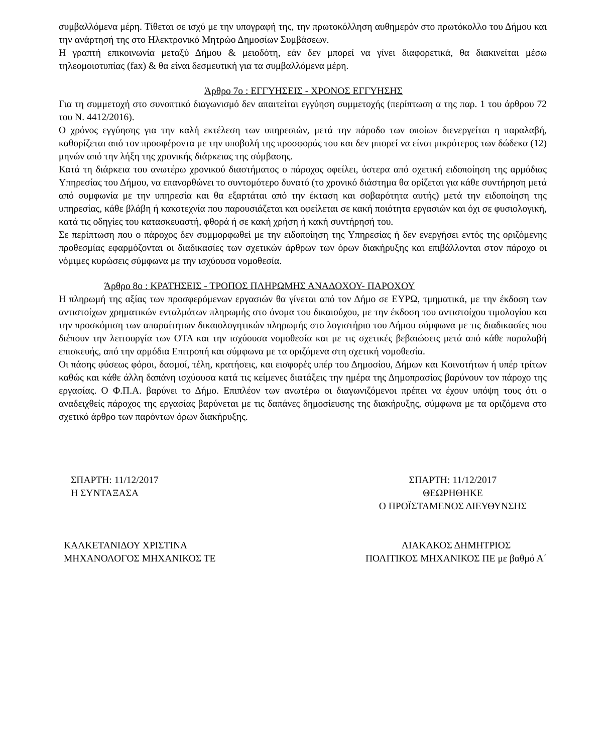συμβαλλόμενα μέρη. Τίθεται σε ισχύ με την υπογραφή της, την πρωτοκόλληση αυθημερόν στο πρωτόκολλο του Δήμου και την ανάρτησή της στο Ηλεκτρονικό Μητρώο Δημοσίων Συμβάσεων.
Η γραπτή επικοινωνία μεταξύ Δήμου & μειοδότη, εάν δεν μπορεί να γίνει διαφορετικά, θα διακινείται μέσω τηλεομοιοτυπίας (fax) & θα είναι δεσμευτική για τα συμβαλλόμενα μέρη.
Άρθρο 7ο : ΕΓΓΥΗΣΕΙΣ - ΧΡΟΝΟΣ ΕΓΓΥΗΣΗΣ
Για τη συμμετοχή στο συνοπτικό διαγωνισμό δεν απαιτείται εγγύηση συμμετοχής (περίπτωση α της παρ. 1 του άρθρου 72 του Ν. 4412/2016).
Ο χρόνος εγγύησης για την καλή εκτέλεση των υπηρεσιών, μετά την πάροδο των οποίων διενεργείται η παραλαβή, καθορίζεται από τον προσφέροντα με την υποβολή της προσφοράς του και δεν μπορεί να είναι μικρότερος των δώδεκα (12) μηνών από την λήξη της χρονικής διάρκειας της σύμβασης.
Κατά τη διάρκεια του ανωτέρω χρονικού διαστήματος ο πάροχος οφείλει, ύστερα από σχετική ειδοποίηση της αρμόδιας Υπηρεσίας του Δήμου, να επανορθώνει το συντομότερο δυνατό (το χρονικό διάστημα θα ορίζεται για κάθε συντήρηση μετά από συμφωνία με την υπηρεσία και θα εξαρτάται από την έκταση και σοβαρότητα αυτής) μετά την ειδοποίηση της υπηρεσίας, κάθε βλάβη ή κακοτεχνία που παρουσιάζεται και οφείλεται σε κακή ποιότητα εργασιών και όχι σε φυσιολογική, κατά τις οδηγίες του κατασκευαστή, φθορά ή σε κακή χρήση ή κακή συντήρησή του.
Σε περίπτωση που ο πάροχος δεν συμμορφωθεί με την ειδοποίηση της Υπηρεσίας ή δεν ενεργήσει εντός της οριζόμενης προθεσμίας εφαρμόζονται οι διαδικασίες των σχετικών άρθρων των όρων διακήρυξης και επιβάλλονται στον πάροχο οι νόμιμες κυρώσεις σύμφωνα με την ισχύουσα νομοθεσία.
Άρθρο 8ο : ΚΡΑΤΗΣΕΙΣ - ΤΡΟΠΟΣ ΠΛΗΡΩΜΗΣ ΑΝΑΔΟΧΟΥ- ΠΑΡΟΧΟΥ
Η πληρωμή της αξίας των προσφερόμενων εργασιών θα γίνεται από τον Δήμο σε ΕΥΡΩ, τμηματικά, με την έκδοση των αντιστοίχων χρηματικών ενταλμάτων πληρωμής στο όνομα του δικαιούχου, με την έκδοση του αντιστοίχου τιμολογίου και την προσκόμιση των απαραίτητων δικαιολογητικών πληρωμής στο λογιστήριο του Δήμου σύμφωνα με τις διαδικασίες που διέπουν την λειτουργία των ΟΤΑ και την ισχύουσα νομοθεσία και με τις σχετικές βεβαιώσεις μετά από κάθε παραλαβή επισκευής, από την αρμόδια Επιτροπή και σύμφωνα με τα οριζόμενα στη σχετική νομοθεσία.
Οι πάσης φύσεως φόροι, δασμοί, τέλη, κρατήσεις, και εισφορές υπέρ του Δημοσίου, Δήμων και Κοινοτήτων ή υπέρ τρίτων καθώς και κάθε άλλη δαπάνη ισχύουσα κατά τις κείμενες διατάξεις την ημέρα της Δημοπρασίας βαρύνουν τον πάροχο της εργασίας. Ο Φ.Π.Α. βαρύνει το Δήμο. Επιπλέον των ανωτέρω οι διαγωνιζόμενοι πρέπει να έχουν υπόψη τους ότι ο αναδειχθείς πάροχος της εργασίας βαρύνεται με τις δαπάνες δημοσίευσης της διακήρυξης, σύμφωνα με τα οριζόμενα στο σχετικό άρθρο των παρόντων όρων διακήρυξης.
ΣΠΑΡΤΗ: 11/12/2017
Η ΣΥΝΤΑΞΑΣΑ
ΣΠΑΡΤΗ: 11/12/2017
ΘΕΩΡΗΘΗΚΕ
Ο ΠΡΟΪΣΤΑΜΕΝΟΣ ΔΙΕΥΘΥΝΣΗΣ
ΚΑΛΚΕΤΑΝΙΔΟΥ ΧΡΙΣΤΙΝΑ
ΜΗΧΑΝΟΛΟΓΟΣ ΜΗΧΑΝΙΚΟΣ ΤΕ
ΛΙΑΚΑΚΟΣ ΔΗΜΗΤΡΙΟΣ
ΠΟΛΙΤΙΚΟΣ ΜΗΧΑΝΙΚΟΣ ΠΕ με βαθμό Α΄